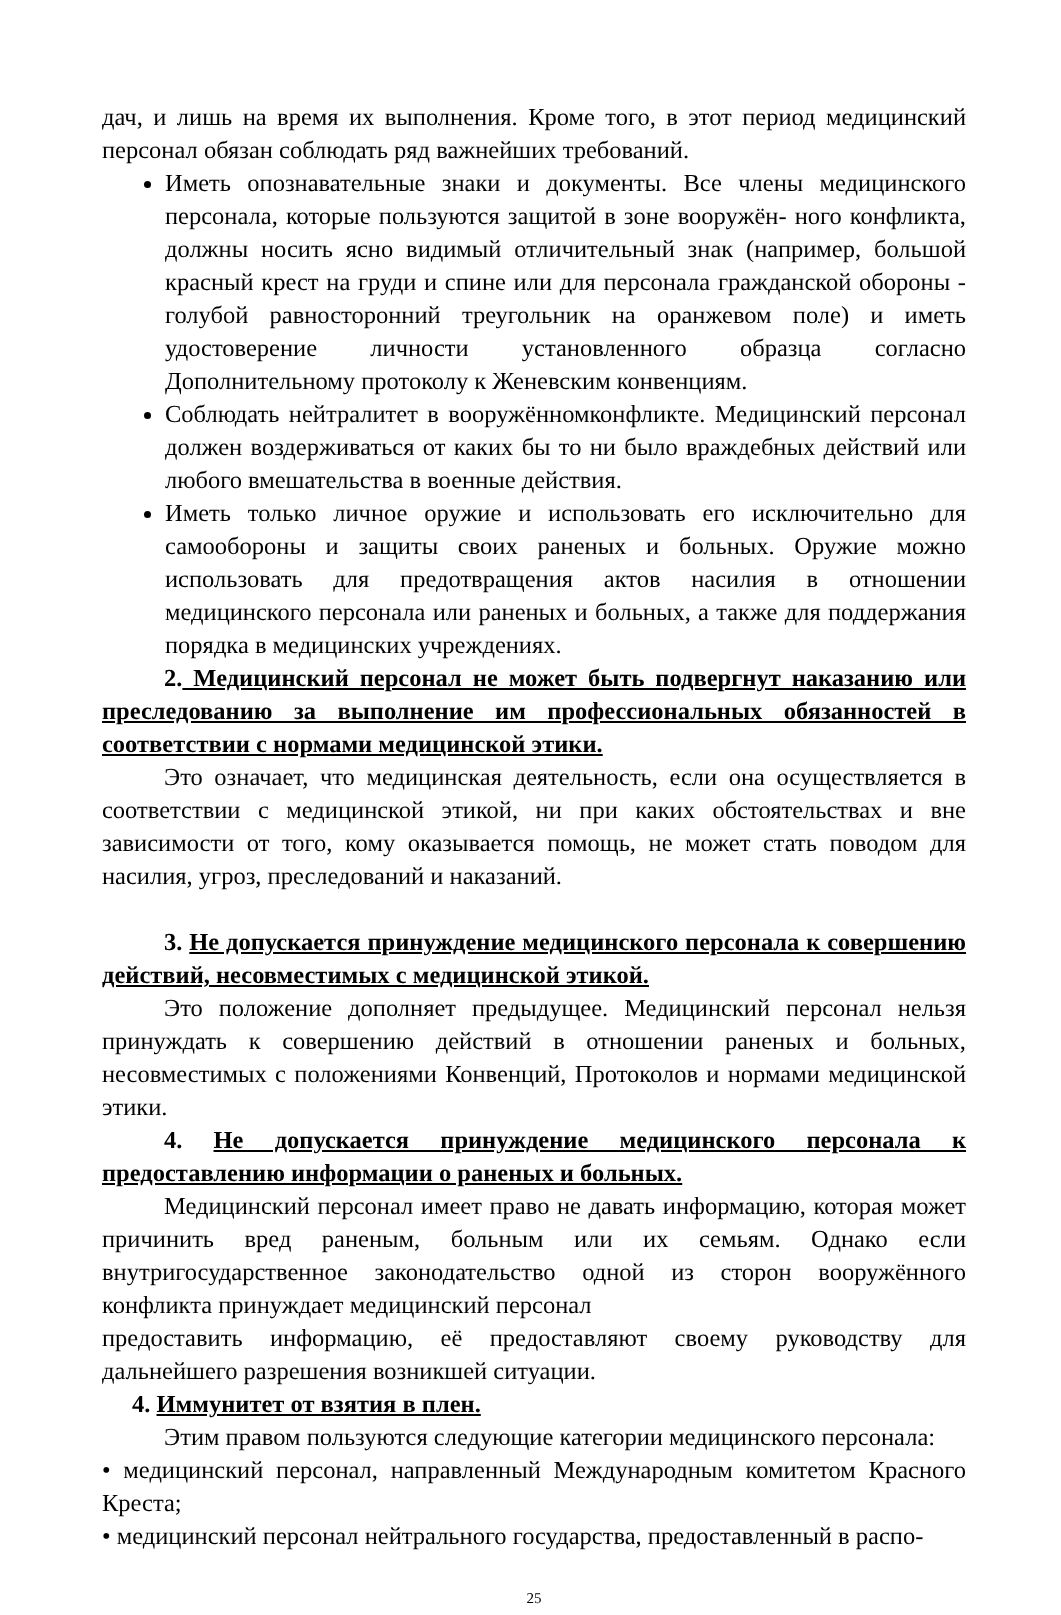дач, и лишь на время их выполнения. Кроме того, в этот период медицинский персонал обязан соблюдать ряд важнейших требований.
Иметь опознавательные знаки и документы. Все члены медицинского персонала, которые пользуются защитой в зоне вооружён- ного конфликта, должны носить ясно видимый отличительный знак (например, большой красный крест на груди и спине или для персонала гражданской обороны - голубой равносторонний треугольник на оранжевом поле) и иметь удостоверение личности установленного образца согласно Дополнительному протоколу к Женевским конвенциям.
Соблюдать нейтралитет в вооружённомконфликте. Медицинский персонал должен воздерживаться от каких бы то ни было враждебных действий или любого вмешательства в военные действия.
Иметь только личное оружие и использовать его исключительно для самообороны и защиты своих раненых и больных. Оружие можно использовать для предотвращения актов насилия в отношении медицинского персонала или раненых и больных, а также для поддержания порядка в медицинских учреждениях.
2. Медицинский персонал не может быть подвергнут наказанию или преследованию за выполнение им профессиональных обязанностей в соответствии с нормами медицинской этики.
Это означает, что медицинская деятельность, если она осуществляется в соответствии с медицинской этикой, ни при каких обстоятельствах и вне зависимости от того, кому оказывается помощь, не может стать поводом для насилия, угроз, преследований и наказаний.
3. Не допускается принуждение медицинского персонала к совершению действий, несовместимых с медицинской этикой.
Это положение дополняет предыдущее. Медицинский персонал нельзя принуждать к совершению действий в отношении раненых и больных, несовместимых с положениями Конвенций, Протоколов и нормами медицинской этики.
4. Не допускается принуждение медицинского персонала к предоставлению информации о раненых и больных.
Медицинский персонал имеет право не давать информацию, которая может причинить вред раненым, больным или их семьям. Однако если внутригосударственное законодательство одной из сторон вооружённого конфликта принуждает медицинский персонал
предоставить информацию, её предоставляют своему руководству для дальнейшего разрешения возникшей ситуации.
4. Иммунитет от взятия в плен.
Этим правом пользуются следующие категории медицинского персонала:
• медицинский персонал, направленный Международным комитетом Красного Креста;
• медицинский персонал нейтрального государства, предоставленный в распо-
25